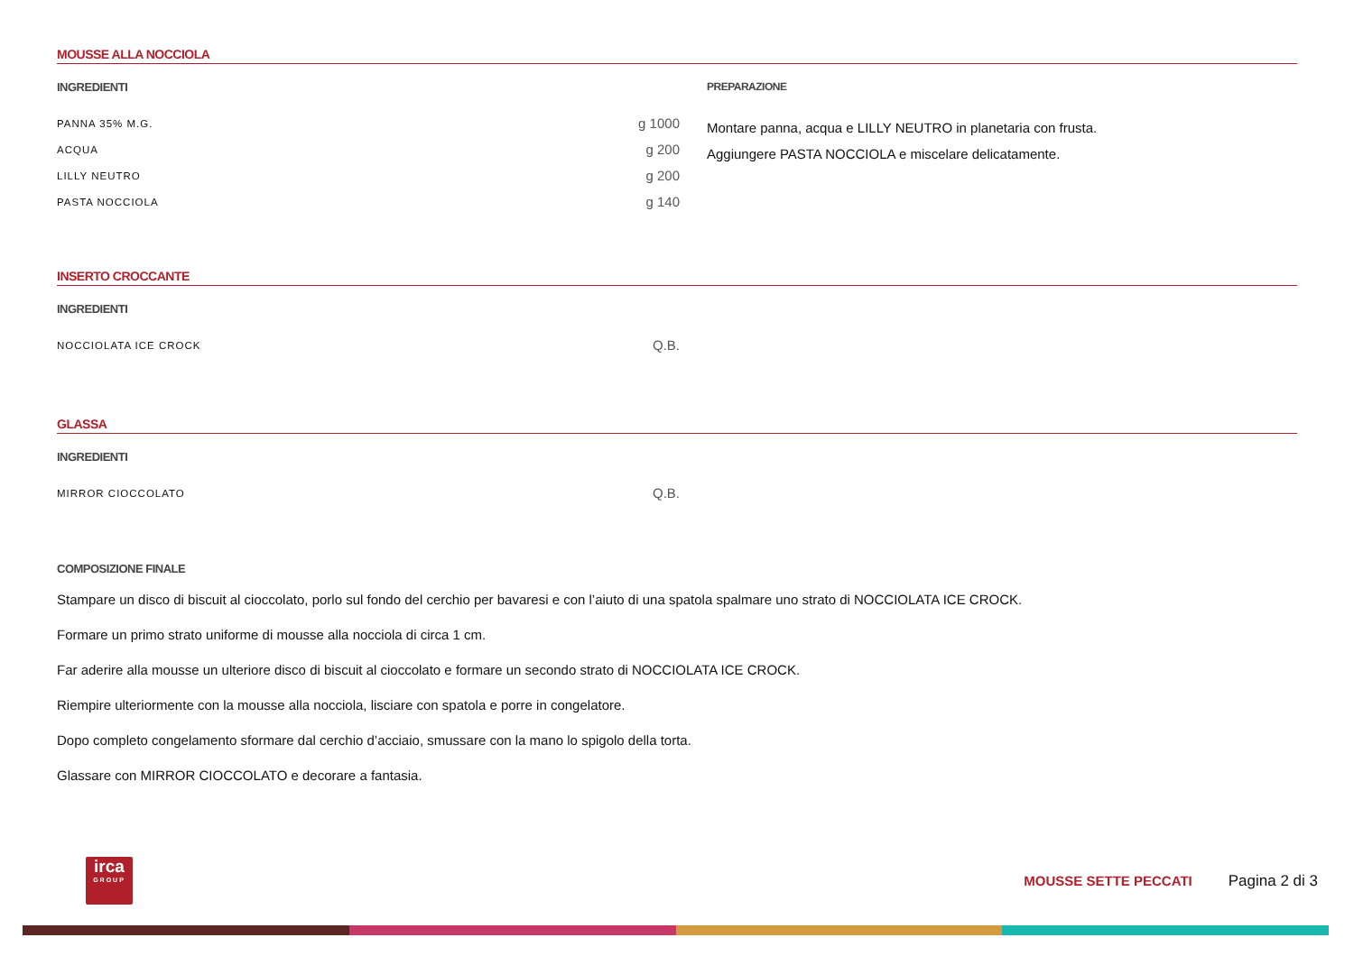MOUSSE ALLA NOCCIOLA
INGREDIENTI
| PANNA 35% M.G. | g 1000 |
| ACQUA | g 200 |
| LILLY NEUTRO | g 200 |
| PASTA NOCCIOLA | g 140 |
PREPARAZIONE
Montare panna, acqua e LILLY NEUTRO in planetaria con frusta.
Aggiungere PASTA NOCCIOLA e miscelare delicatamente.
INSERTO CROCCANTE
INGREDIENTI
| NOCCIOLATA ICE CROCK | Q.B. |
GLASSA
INGREDIENTI
| MIRROR CIOCCOLATO | Q.B. |
COMPOSIZIONE FINALE
Stampare un disco di biscuit al cioccolato, porlo sul fondo del cerchio per bavaresi e con l’aiuto di una spatola spalmare uno strato di NOCCIOLATA ICE CROCK.
Formare un primo strato uniforme di mousse alla nocciola di circa 1 cm.
Far aderire alla mousse un ulteriore disco di biscuit al cioccolato e formare un secondo strato di NOCCIOLATA ICE CROCK.
Riempire ulteriormente con la mousse alla nocciola, lisciare con spatola e porre in congelatore.
Dopo completo congelamento sformare dal cerchio d’acciaio, smussare con la mano lo spigolo della torta.
Glassare con MIRROR CIOCCOLATO e decorare a fantasia.
irca
GROUP
MOUSSE SETTE PECCATI Pagina 2 di 3